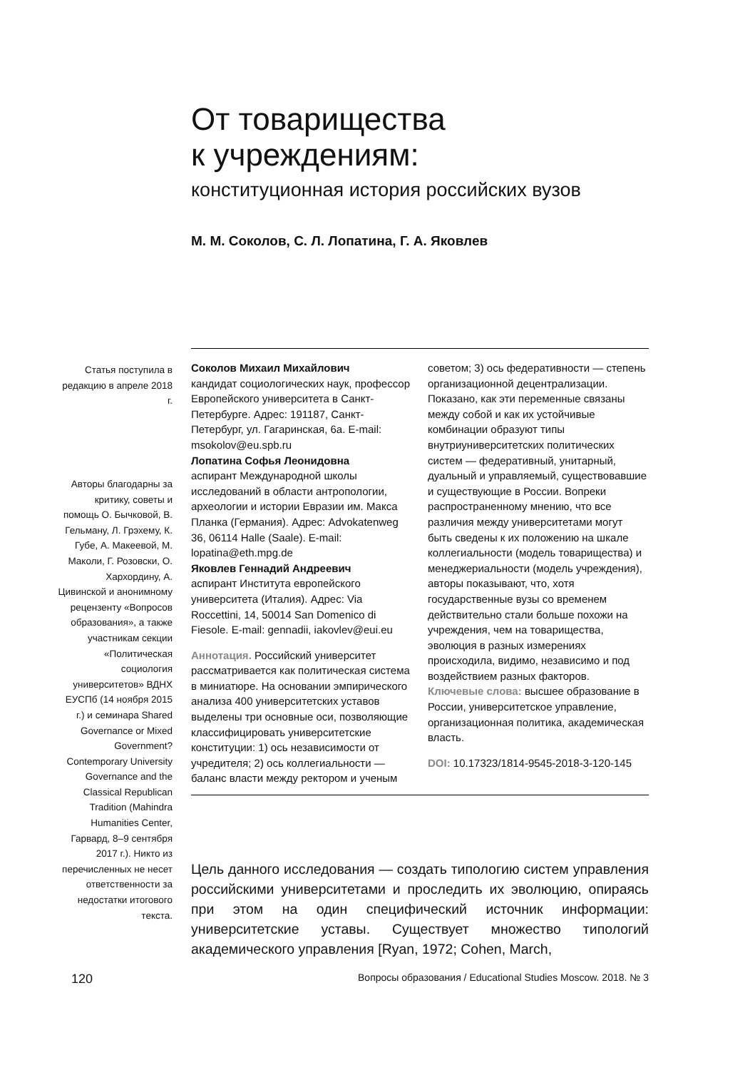От товарищества
к учреждениям:
конституционная история российских вузов
М. М. Соколов, С. Л. Лопатина, Г. А. Яковлев
Статья поступила в редакцию в апреле 2018 г.
Авторы благодарны за критику, советы и помощь О. Бычковой, В. Гельману, Л. Грэхему, К. Губе, А. Макеевой, М. Маколи, Г. Розовски, О. Хархордину, А. Цивинской и анонимному рецензенту «Вопросов образования», а также участникам секции «Политическая социология университетов» ВДНХ ЕУСПб (14 ноября 2015 г.) и семинара Shared Governance or Mixed Government? Contemporary University Governance and the Classical Republican Tradition (Mahindra Humanities Center, Гарвард, 8–9 сентября 2017 г.). Никто из перечисленных не несет ответственности за недостатки итогового текста.
Соколов Михаил Михайлович
кандидат социологических наук, профессор Европейского университета в Санкт-Петербурге. Адрес: 191187, Санкт-Петербург, ул. Гагаринская, 6а. E-mail: msokolov@eu.spb.ru
Лопатина Софья Леонидовна
аспирант Международной школы исследований в области антропологии, археологии и истории Евразии им. Макса Планка (Германия). Адрес: Advokatenweg 36, 06114 Halle (Saale). E-mail: lopatina@eth.mpg.de
Яковлев Геннадий Андреевич
аспирант Института европейского университета (Италия). Адрес: Via Roccettini, 14, 50014 San Domenico di Fiesole. E-mail: gennadii, iakovlev@eui.eu
Аннотация. Российский университет рассматривается как политическая система в миниатюре. На основании эмпирического анализа 400 университетских уставов выделены три основные оси, позволяющие классифицировать университетские конституции: 1) ось независимости от учредителя; 2) ось коллегиальности — баланс власти между ректором и ученым советом; 3) ось федеративности — степень организационной децентрализации. Показано, как эти переменные связаны между собой и как их устойчивые комбинации образуют типы внутриуниверситетских политических систем — федеративный, унитарный, дуальный и управляемый, существовавшие и существующие в России. Вопреки распространенному мнению, что все различия между университетами могут быть сведены к их положению на шкале коллегиальности (модель товарищества) и менеджериальности (модель учреждения), авторы показывают, что, хотя государственные вузы со временем действительно стали больше похожи на учреждения, чем на товарищества, эволюция в разных измерениях происходила, видимо, независимо и под воздействием разных факторов.
Ключевые слова: высшее образование в России, университетское управление, организационная политика, академическая власть.
DOI: 10.17323/1814-9545-2018-3-120-145
Цель данного исследования — создать типологию систем управления российскими университетами и проследить их эволюцию, опираясь при этом на один специфический источник информации: университетские уставы. Существует множество типологий академического управления [Ryan, 1972; Cohen, March,
120 Вопросы образования / Educational Studies Moscow. 2018. № 3